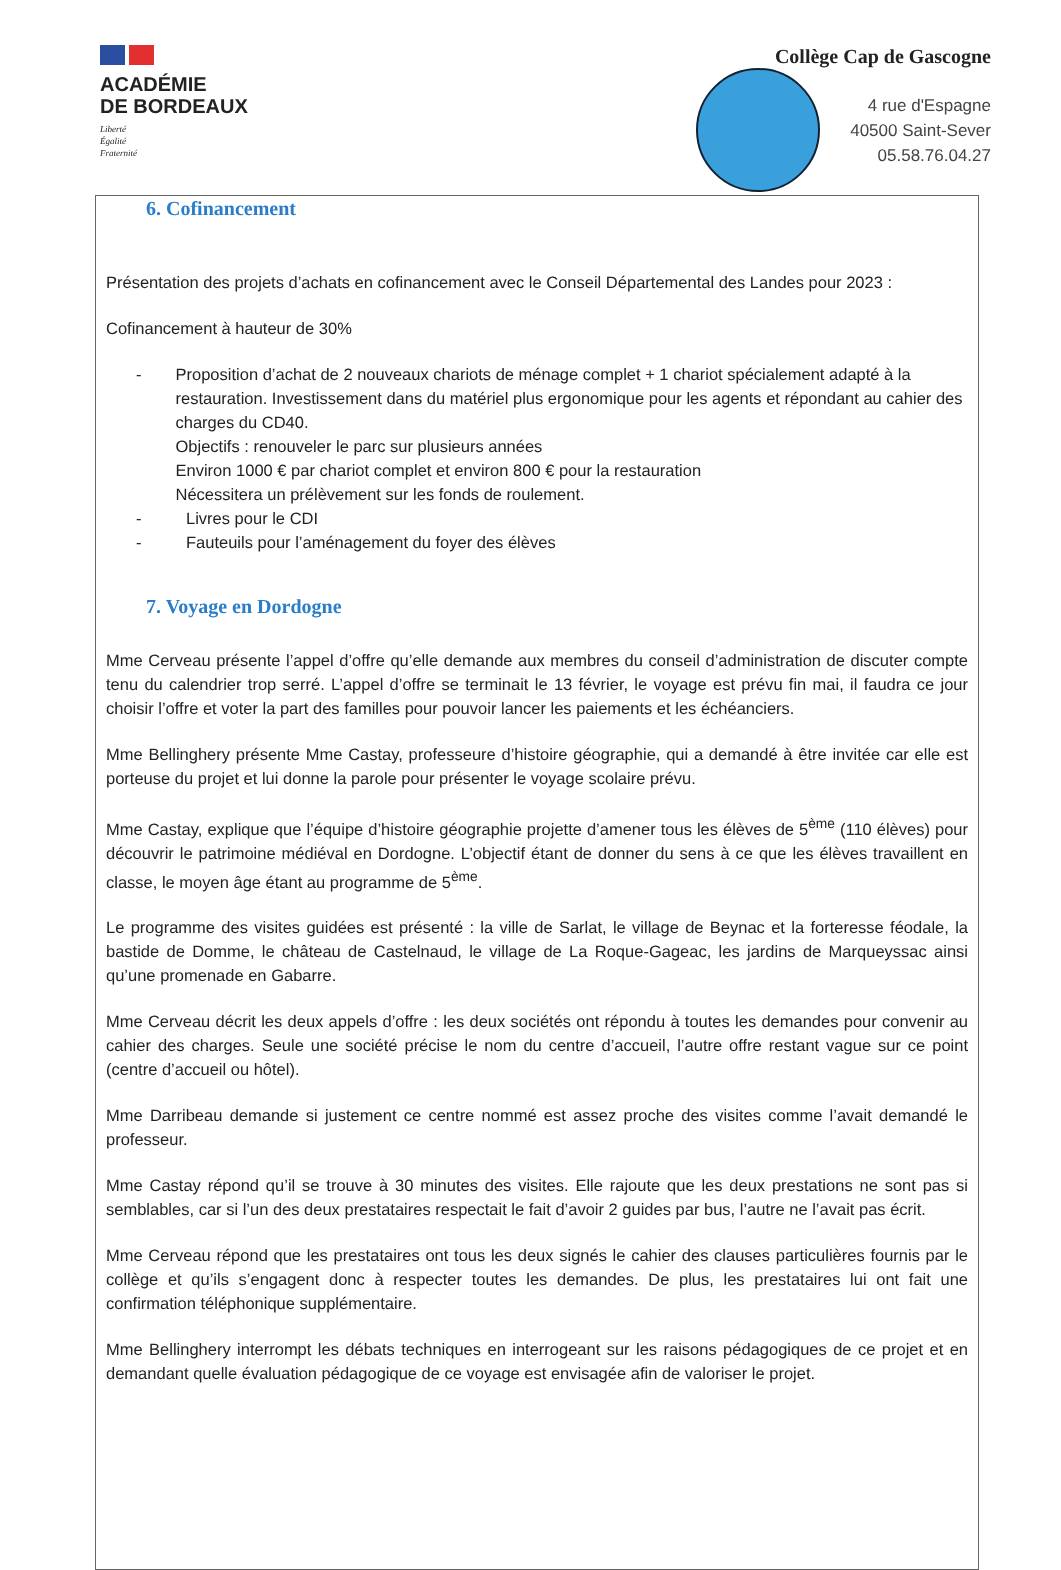ACADÉMIE
DE BORDEAUX
Liberté
Égalité
Fraternité
Collège Cap de Gascogne
4 rue d'Espagne
40500 Saint-Sever
05.58.76.04.27
6. Cofinancement
Présentation des projets d’achats en cofinancement avec le Conseil Départemental des Landes pour 2023 :
Cofinancement à hauteur de 30%
- Proposition d’achat de 2 nouveaux chariots de ménage complet + 1 chariot spécialement adapté à la restauration. Investissement dans du matériel plus ergonomique pour les agents et répondant au cahier des charges du CD40.
Objectifs : renouveler le parc sur plusieurs années
Environ 1000 € par chariot complet et environ 800 € pour la restauration
Nécessitera un prélèvement sur les fonds de roulement.
- Livres pour le CDI
- Fauteuils pour l’aménagement du foyer des élèves
7. Voyage en Dordogne
Mme Cerveau présente l’appel d’offre qu’elle demande aux membres du conseil d’administration de discuter compte tenu du calendrier trop serré. L’appel d’offre se terminait le 13 février, le voyage est prévu fin mai, il faudra ce jour choisir l’offre et voter la part des familles pour pouvoir lancer les paiements et les échéanciers.
Mme Bellinghery présente Mme Castay, professeure d’histoire géographie, qui a demandé à être invitée car elle est porteuse du projet et lui donne la parole pour présenter le voyage scolaire prévu.
Mme Castay, explique que l’équipe d’histoire géographie projette d’amener tous les élèves de 5<sup>ème</sup> (110 élèves) pour découvrir le patrimoine médiéval en Dordogne. L’objectif étant de donner du sens à ce que les élèves travaillent en classe, le moyen âge étant au programme de 5<sup>ème</sup>.
Le programme des visites guidées est présenté : la ville de Sarlat, le village de Beynac et la forteresse féodale, la bastide de Domme, le château de Castelnaud, le village de La Roque-Gageac, les jardins de Marqueyssac ainsi qu’une promenade en Gabarre.
Mme Cerveau décrit les deux appels d’offre : les deux sociétés ont répondu à toutes les demandes pour convenir au cahier des charges. Seule une société précise le nom du centre d’accueil, l’autre offre restant vague sur ce point (centre d’accueil ou hôtel).
Mme Darribeau demande si justement ce centre nommé est assez proche des visites comme l’avait demandé le professeur.
Mme Castay répond qu’il se trouve à 30 minutes des visites. Elle rajoute que les deux prestations ne sont pas si semblables, car si l’un des deux prestataires respectait le fait d’avoir 2 guides par bus, l’autre ne l’avait pas écrit.
Mme Cerveau répond que les prestataires ont tous les deux signés le cahier des clauses particulières fournis par le collège et qu’ils s’engagent donc à respecter toutes les demandes. De plus, les prestataires lui ont fait une confirmation téléphonique supplémentaire.
Mme Bellinghery interrompt les débats techniques en interrogeant sur les raisons pédagogiques de ce projet et en demandant quelle évaluation pédagogique de ce voyage est envisagée afin de valoriser le projet.